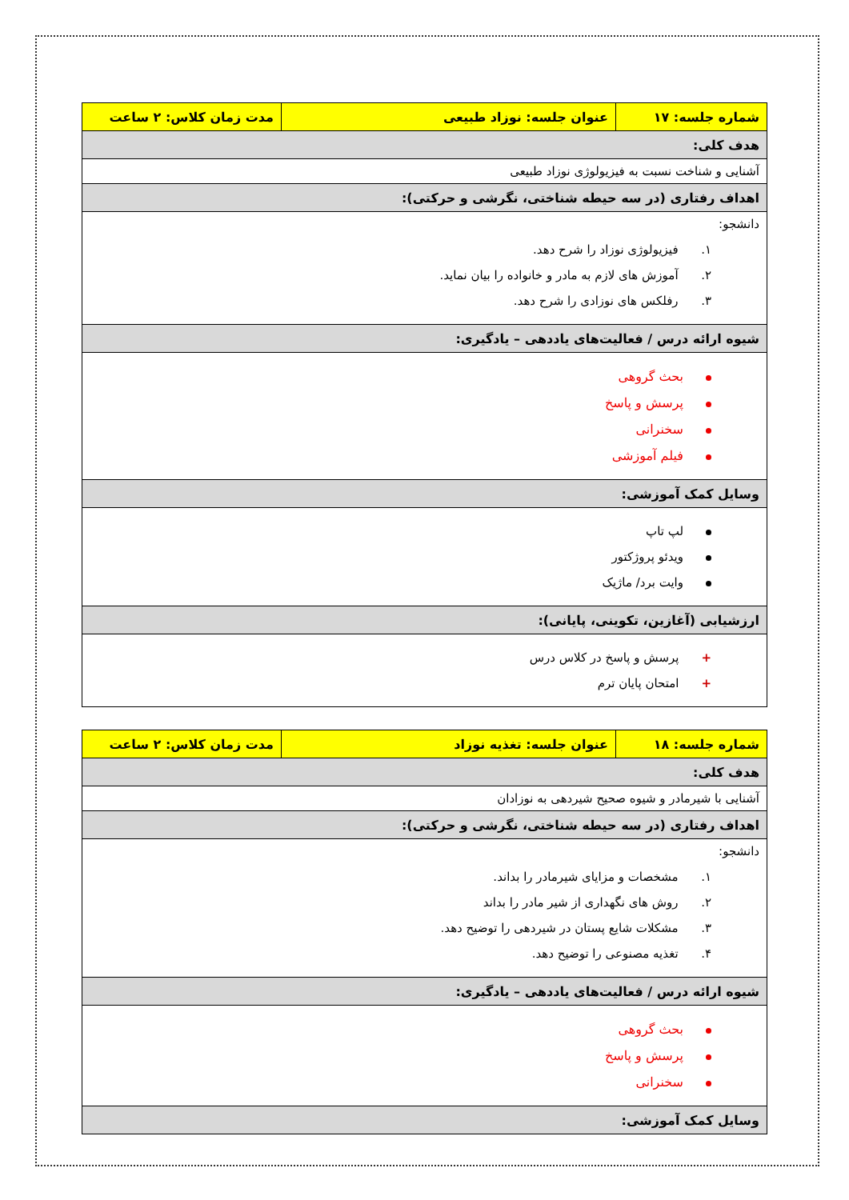| شماره جلسه: ۱۷ | عنوان جلسه: نوزاد طبیعی | مدت زمان کلاس: ۲ ساعت |
| هدف کلی: | | |
| آشنایی و شناخت نسبت به فیزیولوژی نوزاد طبیعی | | |
| اهداف رفتاری (در سه حیطه شناختی، نگرشی و حرکتی): | | |
| دانشجو: ۱. فیزیولوژی نوزاد را شرح دهد. ۲. آموزش های لازم به مادر و خانواده را بیان نماید. ۳. رفلکس های نوزادی را شرح دهد. | | |
| شیوه ارائه درس / فعالیت‌های یاددهی – یادگیری: | | |
| بحث گروهی پرسش و پاسخ سخنرانی فیلم آموزشی | | |
| وسایل کمک آموزشی: | | |
| لپ تاپ ویدئو پروژکتور وایت برد/ ماژیک | | |
| ارزشیابی (آغازین، تکوینی، پایانی): | | |
| + پرسش و پاسخ در کلاس درس + امتحان پایان ترم | | |
| شماره جلسه: ۱۸ | عنوان جلسه: تغذیه نوزاد | مدت زمان کلاس: ۲ ساعت |
| هدف کلی: | | |
| آشنایی با شیرمادر و شیوه صحیح شیردهی به نوزادان | | |
| اهداف رفتاری (در سه حیطه شناختی، نگرشی و حرکتی): | | |
| دانشجو: ۱. مشخصات و مزایای شیرمادر را بداند. ۲. روش های نگهداری از شیر مادر را بداند ۳. مشکلات شایع پستان در شیردهی را توضیح دهد. ۴. تغذیه مصنوعی را توضیح دهد. | | |
| شیوه ارائه درس / فعالیت‌های یاددهی – یادگیری: | | |
| بحث گروهی پرسش و پاسخ سخنرانی | | |
| وسایل کمک آموزشی: | | |